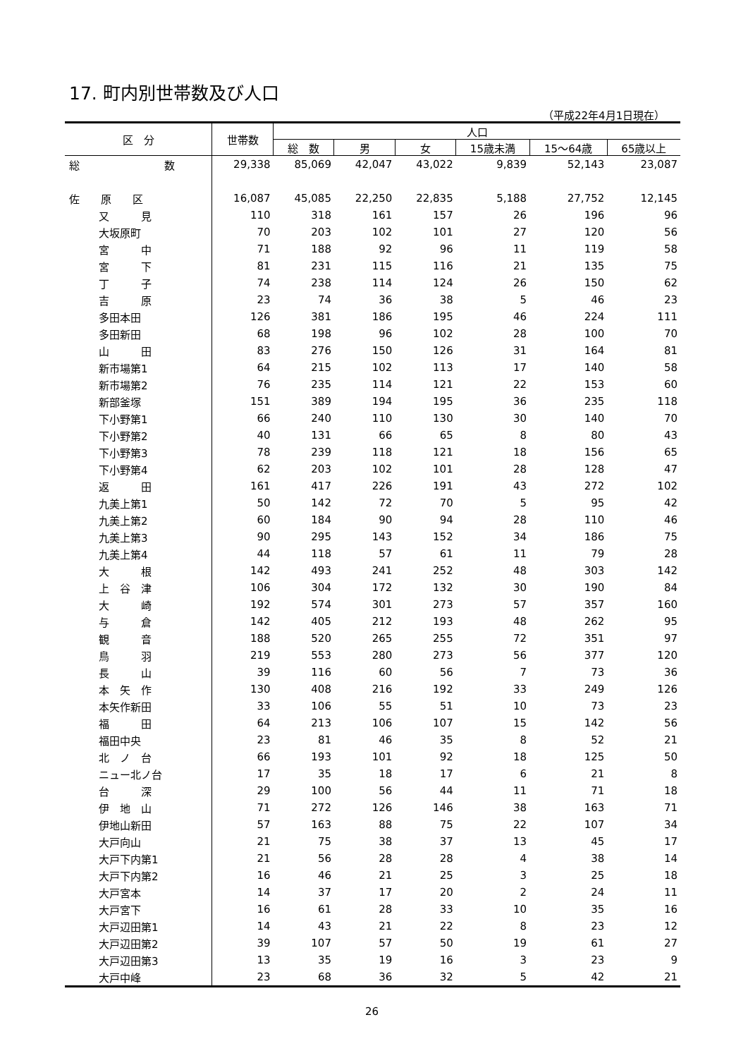17. 町内別世帯数及び人口
（平成22年4月1日現在）
| 区 分 | 世帯数 | 人口 | | | | | |
| --- | --- | --- | --- | --- | --- | --- | --- |
| | | 総 数 | 男 | 女 | 15歳未満 | 15～64歳 | 65歳以上 |
| 総 数 | 29,338 | 85,069 | 42,047 | 43,022 | 9,839 | 52,143 | 23,087 |
| 佐 原 区 | 16,087 | 45,085 | 22,250 | 22,835 | 5,188 | 27,752 | 12,145 |
| 又 見 | 110 | 318 | 161 | 157 | 26 | 196 | 96 |
| 大坂原町 | 70 | 203 | 102 | 101 | 27 | 120 | 56 |
| 宮 中 | 71 | 188 | 92 | 96 | 11 | 119 | 58 |
| 宮 下 | 81 | 231 | 115 | 116 | 21 | 135 | 75 |
| 丁 子 | 74 | 238 | 114 | 124 | 26 | 150 | 62 |
| 吉 原 | 23 | 74 | 36 | 38 | 5 | 46 | 23 |
| 多田本田 | 126 | 381 | 186 | 195 | 46 | 224 | 111 |
| 多田新田 | 68 | 198 | 96 | 102 | 28 | 100 | 70 |
| 山 田 | 83 | 276 | 150 | 126 | 31 | 164 | 81 |
| 新市場第1 | 64 | 215 | 102 | 113 | 17 | 140 | 58 |
| 新市場第2 | 76 | 235 | 114 | 121 | 22 | 153 | 60 |
| 新部釜塚 | 151 | 389 | 194 | 195 | 36 | 235 | 118 |
| 下小野第1 | 66 | 240 | 110 | 130 | 30 | 140 | 70 |
| 下小野第2 | 40 | 131 | 66 | 65 | 8 | 80 | 43 |
| 下小野第3 | 78 | 239 | 118 | 121 | 18 | 156 | 65 |
| 下小野第4 | 62 | 203 | 102 | 101 | 28 | 128 | 47 |
| 返 田 | 161 | 417 | 226 | 191 | 43 | 272 | 102 |
| 九美上第1 | 50 | 142 | 72 | 70 | 5 | 95 | 42 |
| 九美上第2 | 60 | 184 | 90 | 94 | 28 | 110 | 46 |
| 九美上第3 | 90 | 295 | 143 | 152 | 34 | 186 | 75 |
| 九美上第4 | 44 | 118 | 57 | 61 | 11 | 79 | 28 |
| 大 根 | 142 | 493 | 241 | 252 | 48 | 303 | 142 |
| 上 谷 津 | 106 | 304 | 172 | 132 | 30 | 190 | 84 |
| 大 崎 | 192 | 574 | 301 | 273 | 57 | 357 | 160 |
| 与 倉 | 142 | 405 | 212 | 193 | 48 | 262 | 95 |
| 観 音 | 188 | 520 | 265 | 255 | 72 | 351 | 97 |
| 鳥 羽 | 219 | 553 | 280 | 273 | 56 | 377 | 120 |
| 長 山 | 39 | 116 | 60 | 56 | 7 | 73 | 36 |
| 本 矢 作 | 130 | 408 | 216 | 192 | 33 | 249 | 126 |
| 本矢作新田 | 33 | 106 | 55 | 51 | 10 | 73 | 23 |
| 福 田 | 64 | 213 | 106 | 107 | 15 | 142 | 56 |
| 福田中央 | 23 | 81 | 46 | 35 | 8 | 52 | 21 |
| 北 ノ 台 | 66 | 193 | 101 | 92 | 18 | 125 | 50 |
| ニュー北ノ台 | 17 | 35 | 18 | 17 | 6 | 21 | 8 |
| 台 深 | 29 | 100 | 56 | 44 | 11 | 71 | 18 |
| 伊 地 山 | 71 | 272 | 126 | 146 | 38 | 163 | 71 |
| 伊地山新田 | 57 | 163 | 88 | 75 | 22 | 107 | 34 |
| 大戸向山 | 21 | 75 | 38 | 37 | 13 | 45 | 17 |
| 大戸下内第1 | 21 | 56 | 28 | 28 | 4 | 38 | 14 |
| 大戸下内第2 | 16 | 46 | 21 | 25 | 3 | 25 | 18 |
| 大戸宮本 | 14 | 37 | 17 | 20 | 2 | 24 | 11 |
| 大戸宮下 | 16 | 61 | 28 | 33 | 10 | 35 | 16 |
| 大戸辺田第1 | 14 | 43 | 21 | 22 | 8 | 23 | 12 |
| 大戸辺田第2 | 39 | 107 | 57 | 50 | 19 | 61 | 27 |
| 大戸辺田第3 | 13 | 35 | 19 | 16 | 3 | 23 | 9 |
| 大戸中峰 | 23 | 68 | 36 | 32 | 5 | 42 | 21 |
26